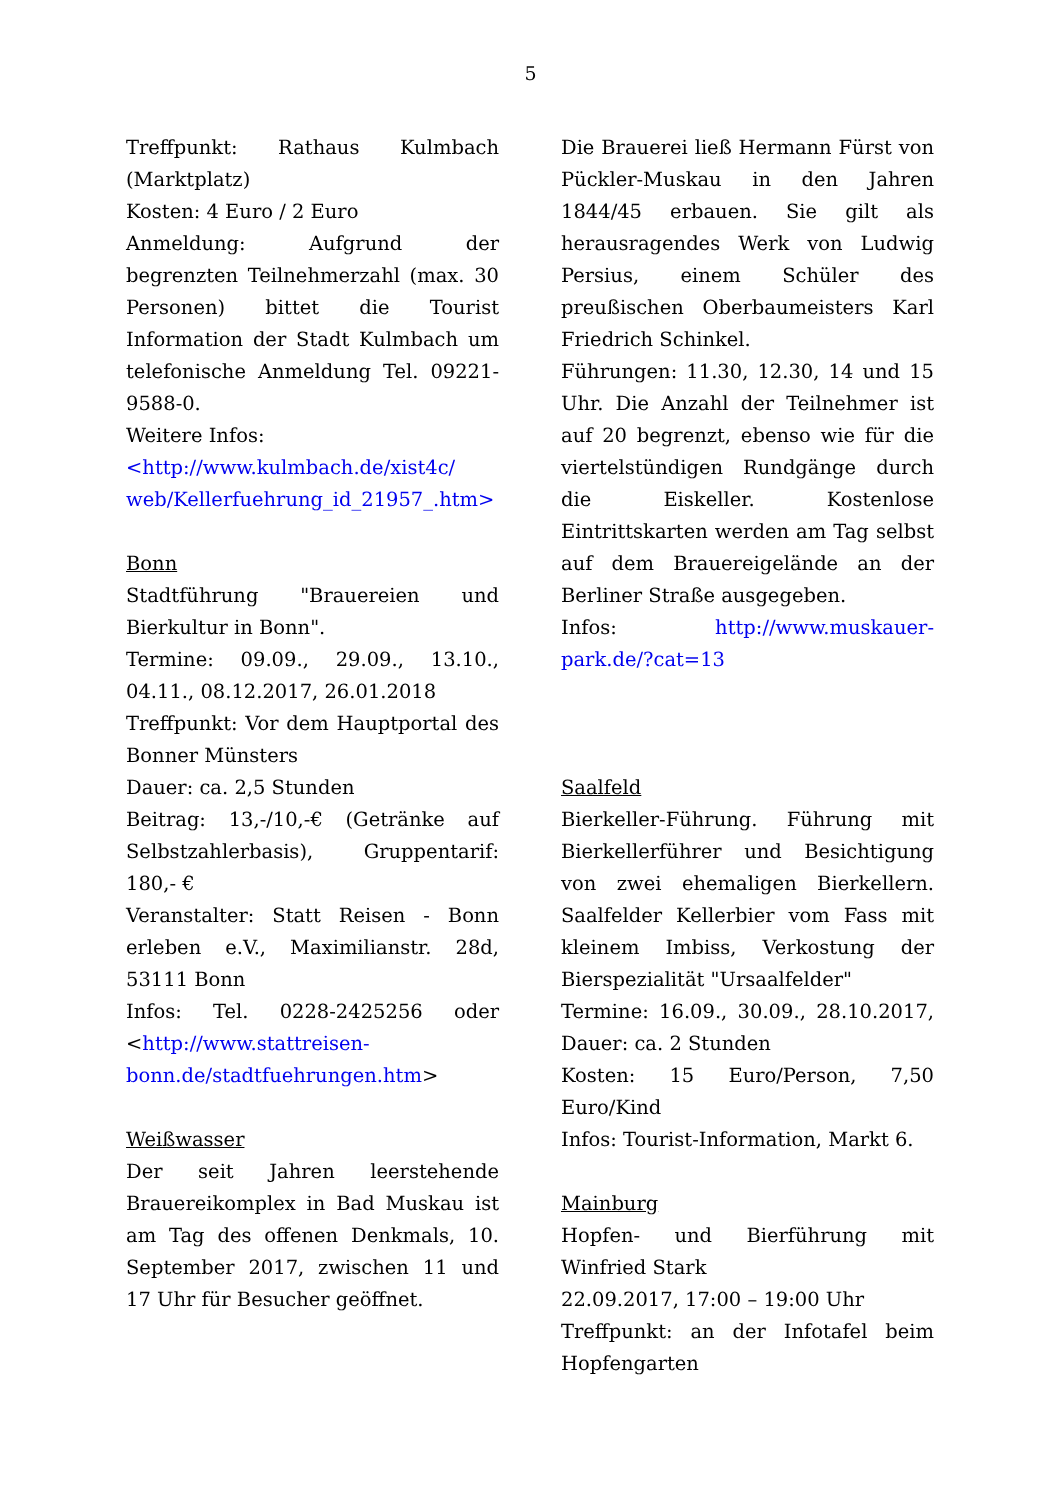5
Treffpunkt: Rathaus Kulmbach (Marktplatz)
Kosten: 4 Euro / 2 Euro
Anmeldung: Aufgrund der begrenzten Teilnehmerzahl (max. 30 Personen) bittet die Tourist Information der Stadt Kulmbach um telefonische Anmeldung Tel. 09221-9588-0.
Weitere Infos:
<http://www.kulmbach.de/xist4c/ web/Kellerfuehrung_id_21957_.htm>
Bonn
Stadtführung "Brauereien und Bierkultur in Bonn".
Termine: 09.09., 29.09., 13.10., 04.11., 08.12.2017, 26.01.2018
Treffpunkt: Vor dem Hauptportal des Bonner Münsters
Dauer: ca. 2,5 Stunden
Beitrag: 13,-/10,-€ (Getränke auf Selbstzahlerbasis), Gruppentarif: 180,- €
Veranstalter: Statt Reisen - Bonn erleben e.V., Maximilianstr. 28d, 53111 Bonn
Infos: Tel. 0228-2425256 oder <http://www.stattreisen-bonn.de/stadtfuehrungen.htm>
Weißwasser
Der seit Jahren leerstehende Brauereikomplex in Bad Muskau ist am Tag des offenen Denkmals, 10. September 2017, zwischen 11 und 17 Uhr für Besucher geöffnet.
Die Brauerei ließ Hermann Fürst von Pückler-Muskau in den Jahren 1844/45 erbauen. Sie gilt als herausragendes Werk von Ludwig Persius, einem Schüler des preußischen Oberbaumeisters Karl Friedrich Schinkel.
Führungen: 11.30, 12.30, 14 und 15 Uhr. Die Anzahl der Teilnehmer ist auf 20 begrenzt, ebenso wie für die viertelstündigen Rundgänge durch die Eiskeller. Kostenlose Eintrittskarten werden am Tag selbst auf dem Brauereigelände an der Berliner Straße ausgegeben.
Infos: http://www.muskauer-park.de/?cat=13
Saalfeld
Bierkeller-Führung. Führung mit Bierkellerführer und Besichtigung von zwei ehemaligen Bierkellern. Saalfelder Kellerbier vom Fass mit kleinem Imbiss, Verkostung der Bierspezialität "Ursaalfelder"
Termine: 16.09., 30.09., 28.10.2017, Dauer: ca. 2 Stunden
Kosten: 15 Euro/Person, 7,50 Euro/Kind
Infos: Tourist-Information, Markt 6.
Mainburg
Hopfen- und Bierführung mit Winfried Stark
22.09.2017, 17:00 – 19:00 Uhr
Treffpunkt: an der Infotafel beim Hopfengarten